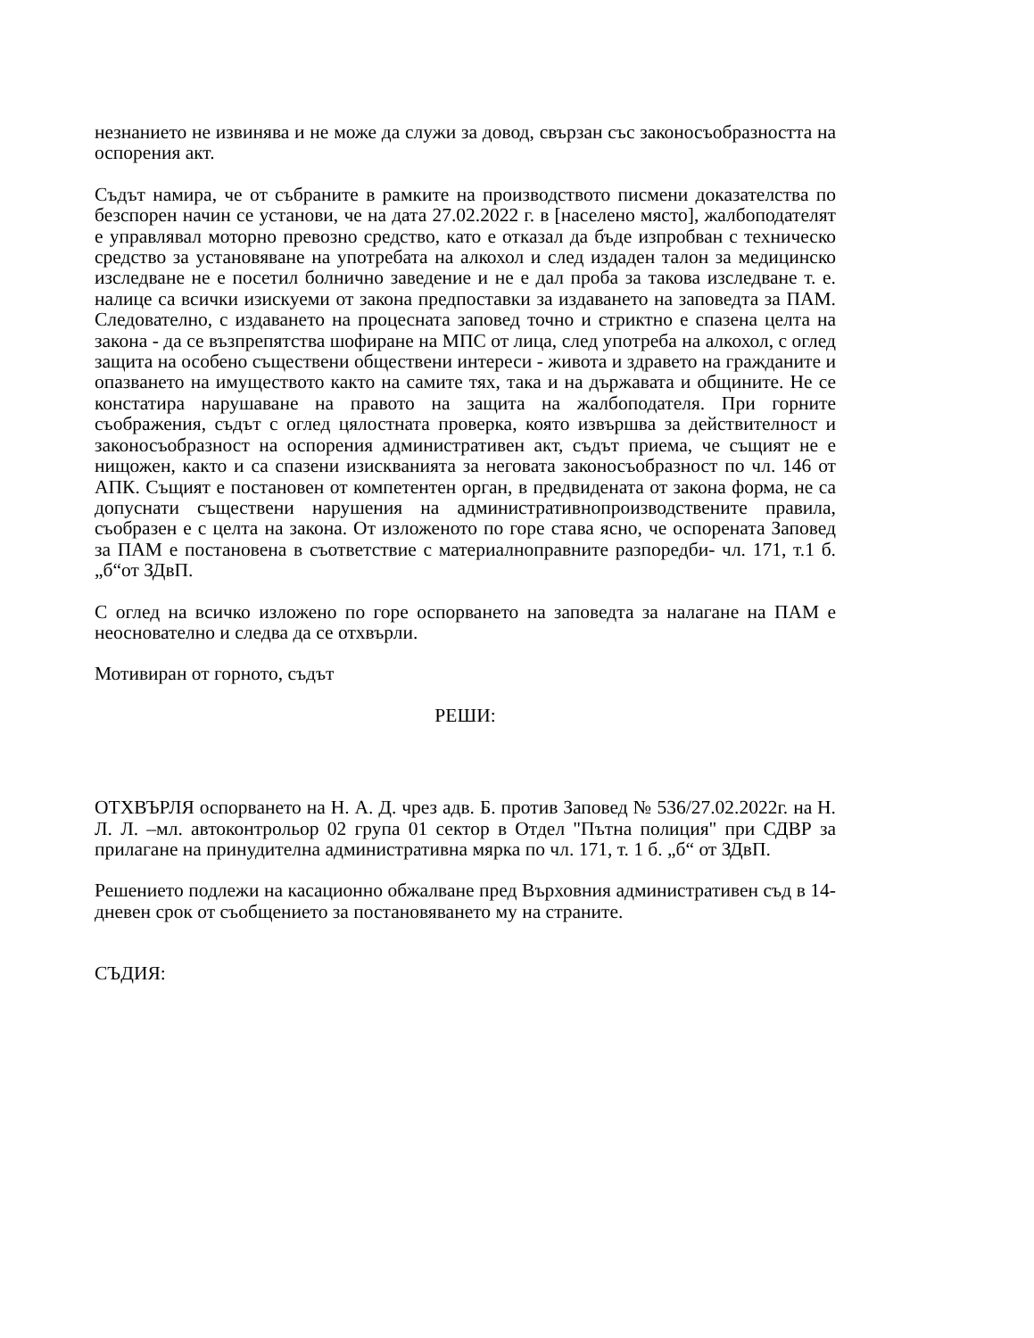незнанието не извинява и не може да служи за довод, свързан със законосъобразността на оспорения акт.
Съдът намира, че от събраните в рамките на производството писмени доказателства по безспорен начин се установи, че на дата 27.02.2022 г. в [населено място], жалбоподателят е управлявал моторно превозно средство, като е отказал да бъде изпробван с техническо средство за установяване на употребата на алкохол и след издаден талон за медицинско изследване не е посетил болнично заведение и не е дал проба за такова изследване т. е. налице са всички изискуеми от закона предпоставки за издаването на заповедта за ПАМ. Следователно, с издаването на процесната заповед точно и стриктно е спазена целта на закона - да се възпрепятства шофиране на МПС от лица, след употреба на алкохол, с оглед защита на особено съществени обществени интереси - живота и здравето на гражданите и опазването на имуществото както на самите тях, така и на държавата и общините. Не се констатира нарушаване на правото на защита на жалбоподателя. При горните съображения, съдът с оглед цялостната проверка, която извършва за действителност и законосъобразност на оспорения административен акт, съдът приема, че същият не е нищожен, както и са спазени изискванията за неговата законосъобразност по чл. 146 от АПК. Същият е постановен от компетентен орган, в предвидената от закона форма, не са допуснати съществени нарушения на административнопроизводствените правила, съобразен е с целта на закона. От изложеното по горе става ясно, че оспорената Заповед за ПАМ е постановена в съответствие с материалноправните разпоредби- чл. 171, т.1 б. „б“от ЗДвП.
С оглед на всичко изложено по горе оспорването на заповедта за налагане на ПАМ е неоснователно и следва да се отхвърли.
Мотивиран от горното, съдът
РЕШИ:
ОТХВЪРЛЯ оспорването на Н. А. Д. чрез адв. Б. против Заповед № 536/27.02.2022г. на Н. Л. Л. –мл. автоконтрольор 02 група 01 сектор в Отдел "Пътна полиция" при СДВР за прилагане на принудителна административна мярка по чл. 171, т. 1 б. „б“ от ЗДвП.
Решението подлежи на касационно обжалване пред Върховния административен съд в 14-дневен срок от съобщението за постановяването му на страните.
СЪДИЯ: